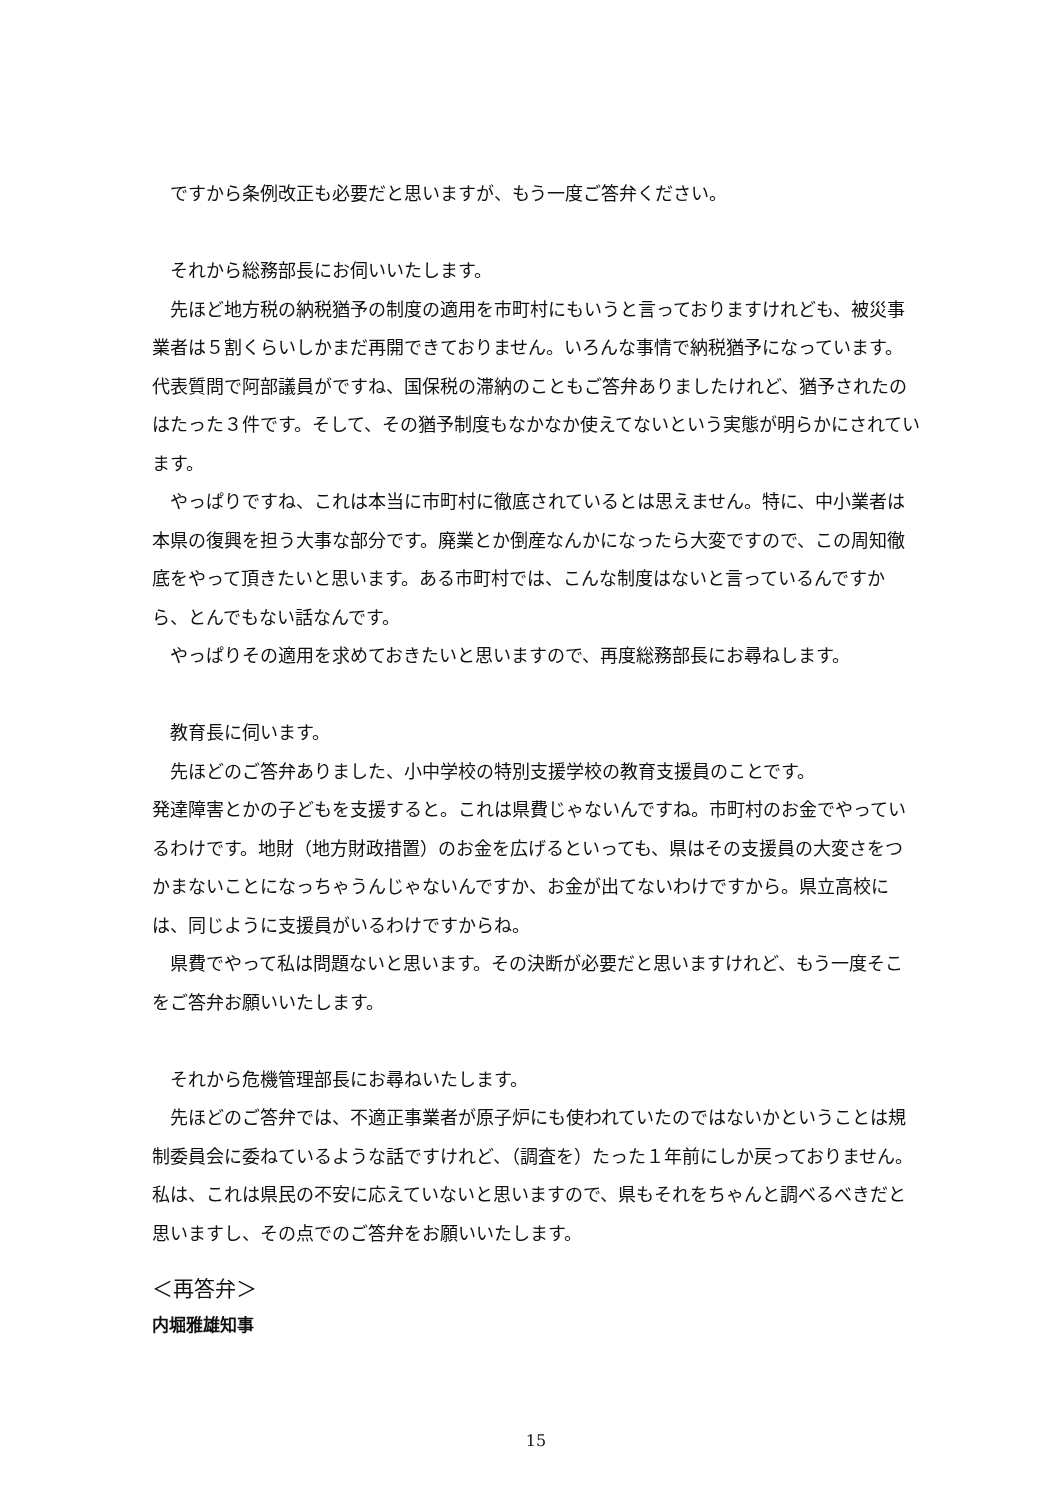ですから条例改正も必要だと思いますが、もう一度ご答弁ください。
それから総務部長にお伺いいたします。
先ほど地方税の納税猶予の制度の適用を市町村にもいうと言っておりますけれども、被災事業者は５割くらいしかまだ再開できておりません。いろんな事情で納税猶予になっています。代表質問で阿部議員がですね、国保税の滞納のこともご答弁ありましたけれど、猶予されたのはたった３件です。そして、その猶予制度もなかなか使えてないという実態が明らかにされています。
やっぱりですね、これは本当に市町村に徹底されているとは思えません。特に、中小業者は本県の復興を担う大事な部分です。廃業とか倒産なんかになったら大変ですので、この周知徹底をやって頂きたいと思います。ある市町村では、こんな制度はないと言っているんですから、とんでもない話なんです。
やっぱりその適用を求めておきたいと思いますので、再度総務部長にお尋ねします。
教育長に伺います。
先ほどのご答弁ありました、小中学校の特別支援学校の教育支援員のことです。
発達障害とかの子どもを支援すると。これは県費じゃないんですね。市町村のお金でやっているわけです。地財（地方財政措置）のお金を広げるといっても、県はその支援員の大変さをつかまないことになっちゃうんじゃないんですか、お金が出てないわけですから。県立高校には、同じように支援員がいるわけですからね。
県費でやって私は問題ないと思います。その決断が必要だと思いますけれど、もう一度そこをご答弁お願いいたします。
それから危機管理部長にお尋ねいたします。
先ほどのご答弁では、不適正事業者が原子炉にも使われていたのではないかということは規制委員会に委ねているような話ですけれど、（調査を）たった１年前にしか戻っておりません。私は、これは県民の不安に応えていないと思いますので、県もそれをちゃんと調べるべきだと思いますし、その点でのご答弁をお願いいたします。
＜再答弁＞
内堀雅雄知事
15